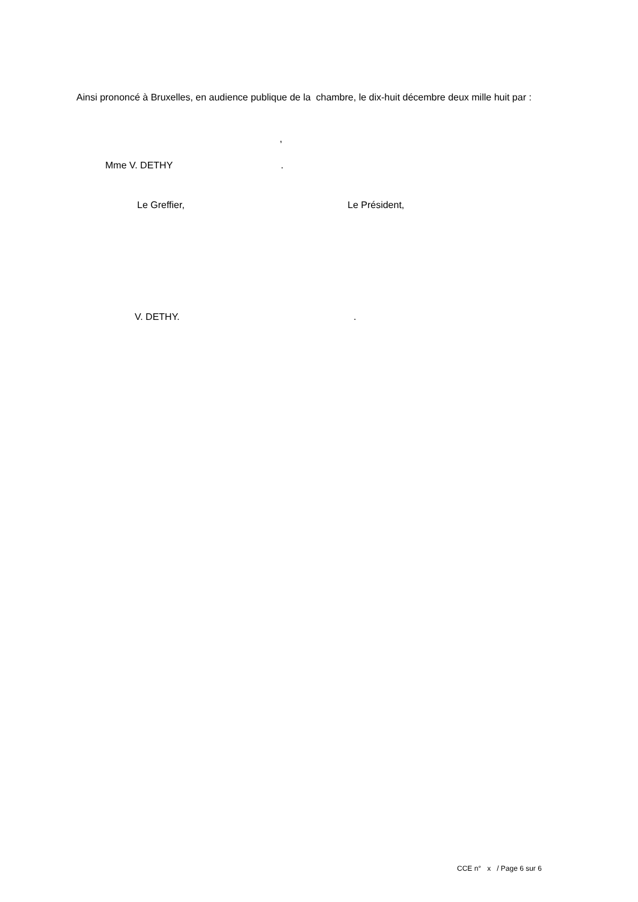Ainsi prononcé à Bruxelles, en audience publique de la chambre, le dix-huit décembre deux mille huit par :
,
Mme V. DETHY .
Le Greffier, Le Président,
V. DETHY. .
CCE n° x / Page 6 sur 6